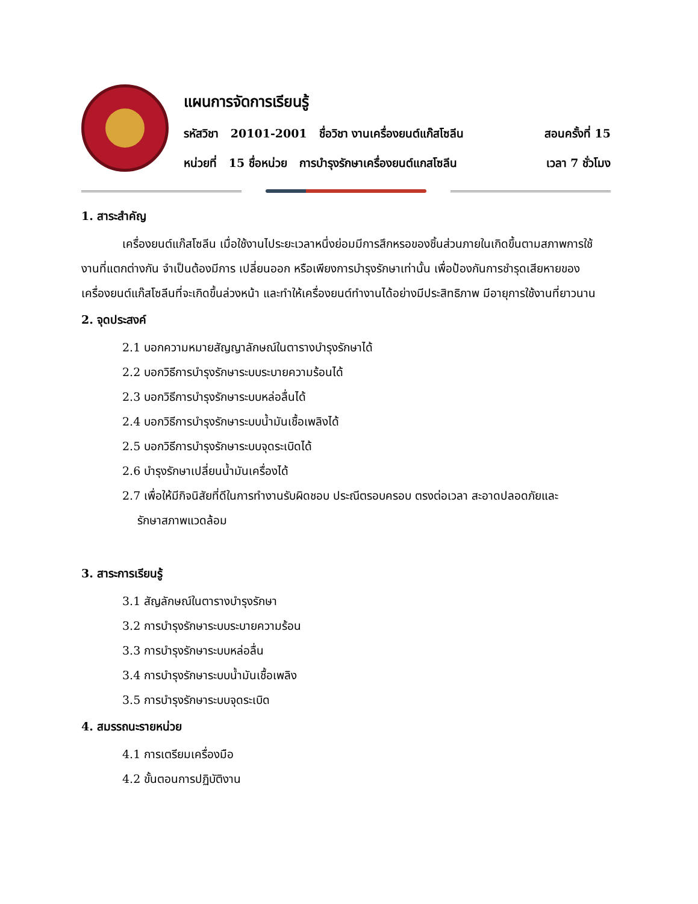แผนการจัดการเรียนรู้
รหัสวิชา 20101-2001 ชื่อวิชา งานเครื่องยนต์แก๊สโซลีน สอนครั้งที่ 15
หน่วยที่ 15 ชื่อหน่วย การบำรุงรักษาเครื่องยนต์แกสโซลีน เวลา 7 ชั่วโมง
1. สาระสำคัญ
เครื่องยนต์แก๊สโซลีน เมื่อใช้งานไประยะเวลาหนึ่งย่อมมีการสึกหรอของชิ้นส่วนภายในเกิดขึ้นตามสภาพการใช้งานที่แตกต่างกัน จำเป็นต้องมีการ เปลี่ยนออก หรือเพียงการบำรุงรักษาเท่านั้น เพื่อป้องกันการชำรุดเสียหายของเครื่องยนต์แก๊สโซลีนที่จะเกิดขึ้นล่วงหน้า และทำให้เครื่องยนต์ทำงานได้อย่างมีประสิทธิภาพ มีอายุการใช้งานที่ยาวนาน
2. จุดประสงค์
2.1 บอกความหมายสัญญาลักษณ์ในตารางบำรุงรักษาได้
2.2 บอกวิธีการบำรุงรักษาระบบระบายความร้อนได้
2.3 บอกวิธีการบำรุงรักษาระบบหล่อลื่นได้
2.4 บอกวิธีการบำรุงรักษาระบบน้ำมันเชื้อเพลิงได้
2.5 บอกวิธีการบำรุงรักษาระบบจุดระเบิดได้
2.6 บำรุงรักษาเปลี่ยนน้ำมันเครื่องได้
2.7 เพื่อให้มีกิจนิสัยที่ดีในการทำงานรับผิดชอบ ประณีตรอบครอบ ตรงต่อเวลา สะอาดปลอดภัยและ
รักษาสภาพแวดล้อม
3. สาระการเรียนรู้
3.1 สัญลักษณ์ในตารางบำรุงรักษา
3.2 การบำรุงรักษาระบบระบายความร้อน
3.3 การบำรุงรักษาระบบหล่อลื่น
3.4 การบำรุงรักษาระบบน้ำมันเชื้อเพลิง
3.5 การบำรุงรักษาระบบจุดระเบิด
4. สมรรถนะรายหน่วย
4.1 การเตรียมเครื่องมือ
4.2 ขั้นตอนการปฏิบัติงาน